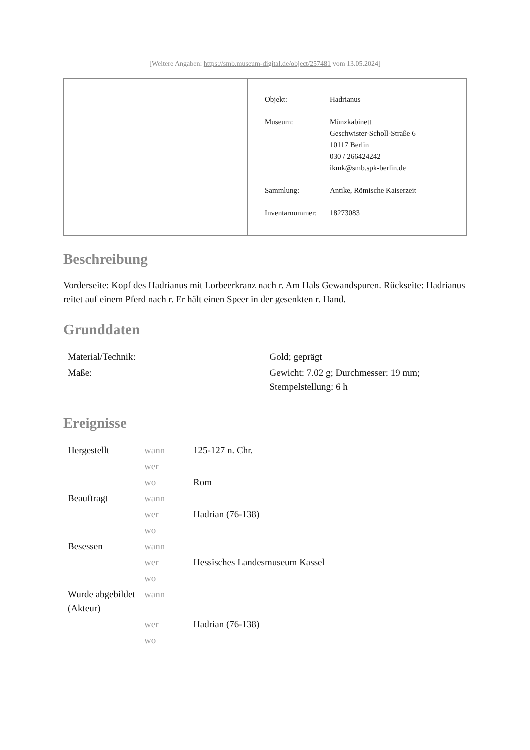[Weitere Angaben: https://smb.museum-digital.de/object/257481 vom 13.05.2024]
| Objekt: | Hadrianus |
| Museum: | Münzkabinett Geschwister-Scholl-Straße 6 10117 Berlin 030 / 266424242 ikmk@smb.spk-berlin.de |
| Sammlung: | Antike, Römische Kaiserzeit |
| Inventarnummer: | 18273083 |
Beschreibung
Vorderseite: Kopf des Hadrianus mit Lorbeerkranz nach r. Am Hals Gewandspuren. Rückseite: Hadrianus reitet auf einem Pferd nach r. Er hält einen Speer in der gesenkten r. Hand.
Grunddaten
| Material/Technik: | Gold; geprägt |
| Maße: | Gewicht: 7.02 g; Durchmesser: 19 mm; Stempelstellung: 6 h |
Ereignisse
| Hergestellt | wann | 125-127 n. Chr. |
| | wer | |
| | wo | Rom |
| Beauftragt | wann | |
| | wer | Hadrian (76-138) |
| | wo | |
| Besessen | wann | |
| | wer | Hessisches Landesmuseum Kassel |
| | wo | |
| Wurde abgebildet (Akteur) | wann | |
| | wer | Hadrian (76-138) |
| | wo | |